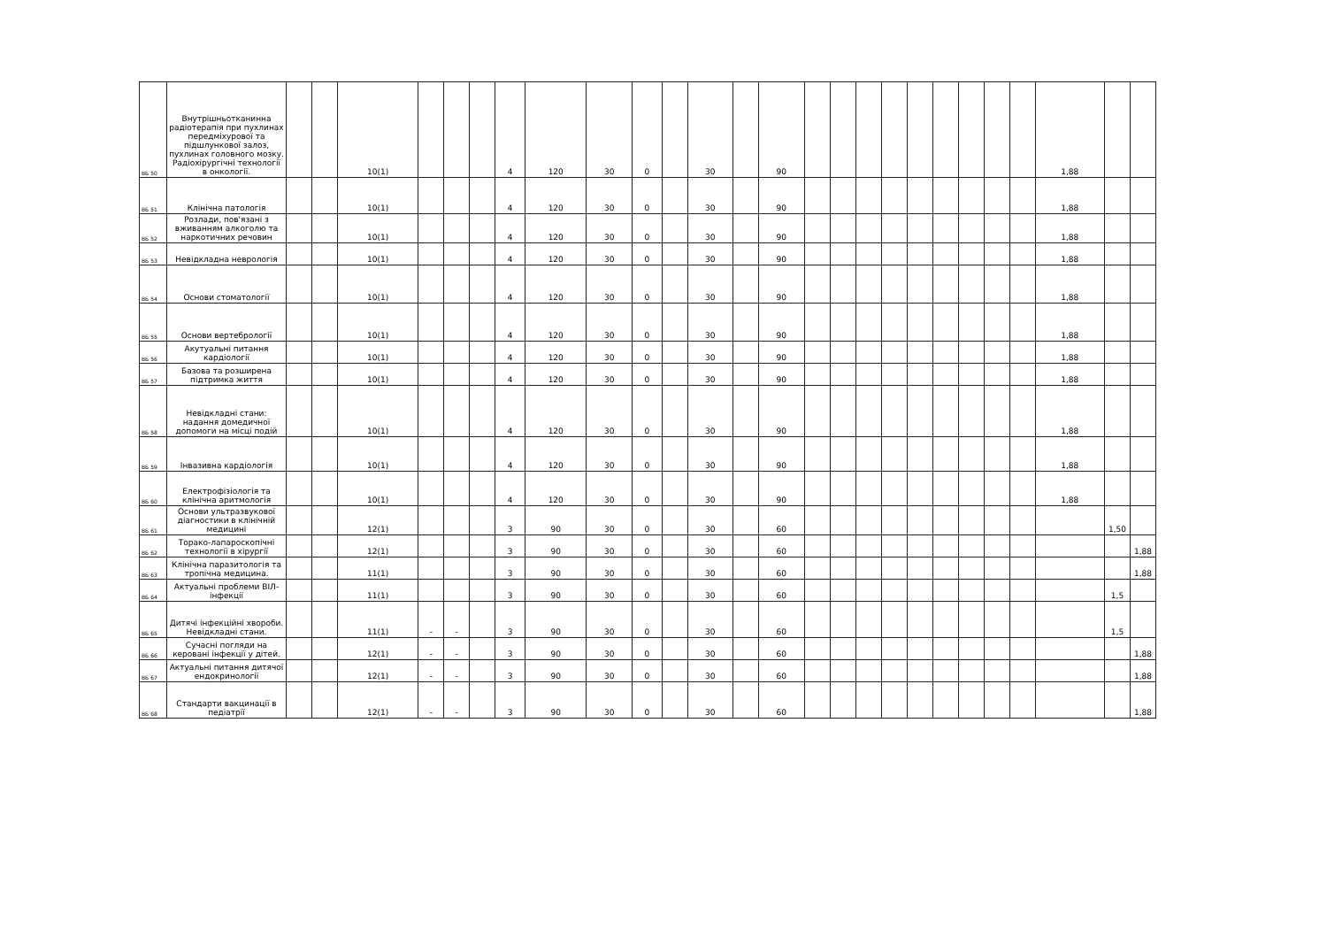| ВБ 50 | Внутрішньотканинна радіотерапія при пухлинах передміхурової та підшлункової залоз, пухлинах головного мозку. Радіохірургічні технології в онкології. | | | 10(1) | | | | 4 | 120 | 30 | 0 | | 30 | | 90 | | | | | | | | | | 1,88 | | |
| ВБ 51 | Клінічна патологія | | | 10(1) | | | | 4 | 120 | 30 | 0 | | 30 | | 90 | | | | | | | | | | 1,88 | | |
| ВБ 52 | Розлади, пов'язані з вживанням алкоголю та наркотичних речовин | | | 10(1) | | | | 4 | 120 | 30 | 0 | | 30 | | 90 | | | | | | | | | | 1,88 | | |
| ВБ 53 | Невідкладна неврологія | | | 10(1) | | | | 4 | 120 | 30 | 0 | | 30 | | 90 | | | | | | | | | | 1,88 | | |
| ВБ 54 | Основи стоматології | | | 10(1) | | | | 4 | 120 | 30 | 0 | | 30 | | 90 | | | | | | | | | | 1,88 | | |
| ВБ 55 | Основи вертебрології | | | 10(1) | | | | 4 | 120 | 30 | 0 | | 30 | | 90 | | | | | | | | | | 1,88 | | |
| ВБ 56 | Акутуальні питання кардіології | | | 10(1) | | | | 4 | 120 | 30 | 0 | | 30 | | 90 | | | | | | | | | | 1,88 | | |
| ВБ 57 | Базова та розширена підтримка життя | | | 10(1) | | | | 4 | 120 | 30 | 0 | | 30 | | 90 | | | | | | | | | | 1,88 | | |
| ВБ 58 | Невідкладні стани: надання домедичної допомоги на місці подій | | | 10(1) | | | | 4 | 120 | 30 | 0 | | 30 | | 90 | | | | | | | | | | 1,88 | | |
| ВБ 59 | Інвазивна кардіологія | | | 10(1) | | | | 4 | 120 | 30 | 0 | | 30 | | 90 | | | | | | | | | | 1,88 | | |
| ВБ 60 | Електрофізіологія та клінічна аритмологія | | | 10(1) | | | | 4 | 120 | 30 | 0 | | 30 | | 90 | | | | | | | | | | 1,88 | | |
| ВБ 61 | Основи ультразвукової діагностики в клінічній медицині | | | 12(1) | | | | 3 | 90 | 30 | 0 | | 30 | | 60 | | | | | | | | | | | 1,50 | |
| ВБ 62 | Торако-лапароскопічні технології в хірургії | | | 12(1) | | | | 3 | 90 | 30 | 0 | | 30 | | 60 | | | | | | | | | | | | 1,88 |
| ВБ 63 | Клінічна паразитологія та тропічна медицина. | | | 11(1) | | | | 3 | 90 | 30 | 0 | | 30 | | 60 | | | | | | | | | | | | 1,88 |
| ВБ 64 | Актуальні проблеми ВІЛ-інфекції | | | 11(1) | | | | 3 | 90 | 30 | 0 | | 30 | | 60 | | | | | | | | | | | 1,5 | |
| ВБ 65 | Дитячі інфекційні хвороби. Невідкладні стани. | | | 11(1) | - | - | | 3 | 90 | 30 | 0 | | 30 | | 60 | | | | | | | | | | | 1,5 | |
| ВБ 66 | Сучасні погляди на керовані інфекції у дітей. | | | 12(1) | - | - | | 3 | 90 | 30 | 0 | | 30 | | 60 | | | | | | | | | | | | 1,88 |
| ВБ 67 | Актуальні питання дитячої ендокринології | | | 12(1) | - | - | | 3 | 90 | 30 | 0 | | 30 | | 60 | | | | | | | | | | | | 1,88 |
| ВБ 68 | Стандарти вакцинації в педіатрії | | | 12(1) | - | - | | 3 | 90 | 30 | 0 | | 30 | | 60 | | | | | | | | | | | | 1,88 |